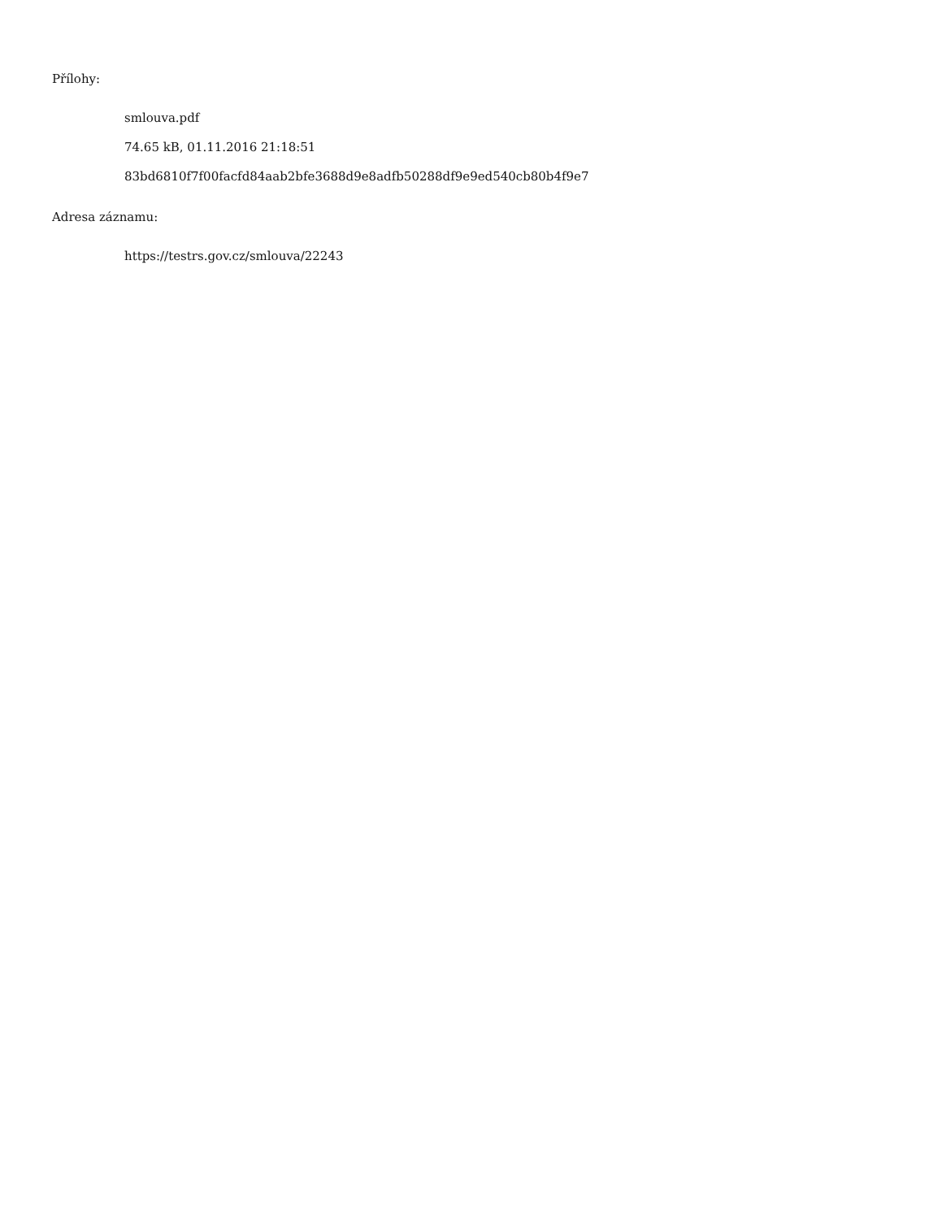Přílohy:
smlouva.pdf
74.65 kB, 01.11.2016 21:18:51
83bd6810f7f00facfd84aab2bfe3688d9e8adfb50288df9e9ed540cb80b4f9e7
Adresa záznamu:
https://testrs.gov.cz/smlouva/22243